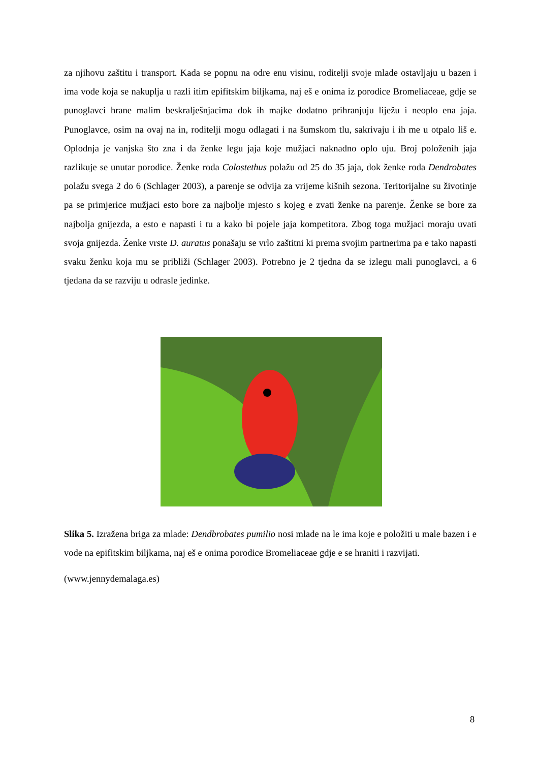za njihovu zaštitu i transport. Kada se popnu na odre enu visinu, roditelji svoje mlade ostavljaju u bazen i ima vode koja se nakuplja u razli itim epifitskim biljkama, naj eš e onima iz porodice Bromeliaceae, gdje se punoglavci hrane malim beskralješnjacima dok ih majke dodatno prihranjuju liježu i neoplo ena jaja. Punoglavce, osim na ovaj na in, roditelji mogu odlagati i na šumskom tlu, sakrivaju i ih me u otpalo liš e. Oplodnja je vanjska što zna i da ženke legu jaja koje mužjaci naknadno oplo uju. Broj položenih jaja razlikuje se unutar porodice. Ženke roda Colostethus polažu od 25 do 35 jaja, dok ženke roda Dendrobates polažu svega 2 do 6 (Schlager 2003), a parenje se odvija za vrijeme kišnih sezona. Teritorijalne su životinje pa se primjerice mužjaci esto bore za najbolje mjesto s kojeg e zvati ženke na parenje. Ženke se bore za najbolja gnijezda, a esto e napasti i tu a kako bi pojele jaja kompetitora. Zbog toga mužjaci moraju uvati svoja gnijezda. Ženke vrste D. auratus ponašaju se vrlo zaštitni ki prema svojim partnerima pa e tako napasti svaku ženku koja mu se približi (Schlager 2003). Potrebno je 2 tjedna da se izlegu mali punoglavci, a 6 tjedana da se razviju u odrasle jedinke.
Slika 5. Izražena briga za mlade: Dendbrobates pumilio nosi mlade na le ima koje e položiti u male bazen i e vode na epifitskim biljkama, naj eš e onima porodice Bromeliaceae gdje e se hraniti i razvijati.
(www.jennydemalaga.es)
8